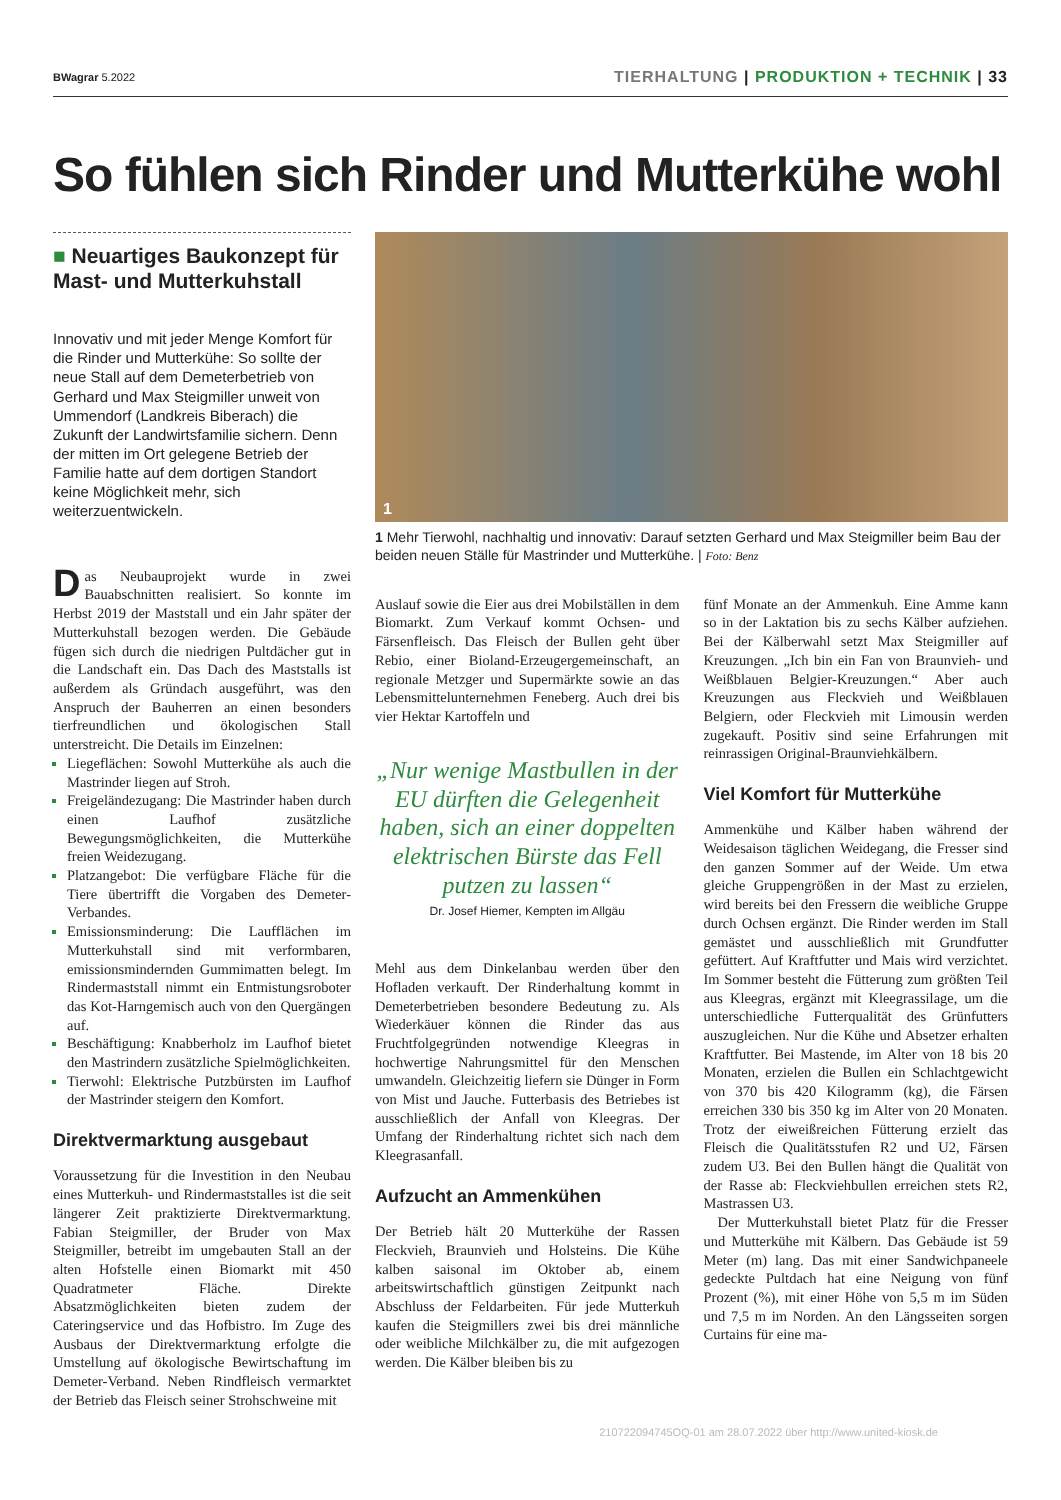BWagrar 5.2022
TIERHALTUNG | PRODUKTION + TECHNIK | 33
So fühlen sich Rinder und Mutterkühe wohl
■ Neuartiges Baukonzept für Mast- und Mutterkuhstall
Innovativ und mit jeder Menge Komfort für die Rinder und Mutterkühe: So sollte der neue Stall auf dem Demeterbetrieb von Gerhard und Max Steigmiller unweit von Ummendorf (Landkreis Biberach) die Zukunft der Landwirtsfamilie sichern. Denn der mitten im Ort gelegene Betrieb der Familie hatte auf dem dortigen Standort keine Möglichkeit mehr, sich weiterzuentwickeln.
1
1 Mehr Tierwohl, nachhaltig und innovativ: Darauf setzten Gerhard und Max Steigmiller beim Bau der beiden neuen Ställe für Mastrinder und Mutterkühe. | Foto: Benz
Das Neubauprojekt wurde in zwei Bauabschnitten realisiert. So konnte im Herbst 2019 der Maststall und ein Jahr später der Mutterkuhstall bezogen werden. Die Gebäude fügen sich durch die niedrigen Pultdächer gut in die Landschaft ein. Das Dach des Maststalls ist außerdem als Gründach ausgeführt, was den Anspruch der Bauherren an einen besonders tierfreundlichen und ökologischen Stall unterstreicht. Die Details im Einzelnen:
Liegeflächen: Sowohl Mutterkühe als auch die Mastrinder liegen auf Stroh.
Freigeländezugang: Die Mastrinder haben durch einen Laufhof zusätzliche Bewegungsmöglichkeiten, die Mutterkühe freien Weidezugang.
Platzangebot: Die verfügbare Fläche für die Tiere übertrifft die Vorgaben des Demeter-Verbandes.
Emissionsminderung: Die Laufflächen im Mutterkuhstall sind mit verformbaren, emissionsmindernden Gummimatten belegt. Im Rindermaststall nimmt ein Entmistungsroboter das Kot-Harngemisch auch von den Quergängen auf.
Beschäftigung: Knabberholz im Laufhof bietet den Mastrindern zusätzliche Spielmöglichkeiten.
Tierwohl: Elektrische Putzbürsten im Laufhof der Mastrinder steigern den Komfort.
Direktvermarktung ausgebaut
Voraussetzung für die Investition in den Neubau eines Mutterkuh- und Rindermaststalles ist die seit längerer Zeit praktizierte Direktvermarktung. Fabian Steigmiller, der Bruder von Max Steigmiller, betreibt im umgebauten Stall an der alten Hofstelle einen Biomarkt mit 450 Quadratmeter Fläche. Direkte Absatzmöglichkeiten bieten zudem der Cateringservice und das Hofbistro. Im Zuge des Ausbaus der Direktvermarktung erfolgte die Umstellung auf ökologische Bewirtschaftung im Demeter-Verband. Neben Rindfleisch vermarktet der Betrieb das Fleisch seiner Strohschweine mit
Auslauf sowie die Eier aus drei Mobilställen in dem Biomarkt. Zum Verkauf kommt Ochsen- und Färsenfleisch. Das Fleisch der Bullen geht über Rebio, einer Bioland-Erzeugergemeinschaft, an regionale Metzger und Supermärkte sowie an das Lebensmittelunternehmen Feneberg. Auch drei bis vier Hektar Kartoffeln und
„Nur wenige Mastbullen in der EU dürften die Gelegenheit haben, sich an einer doppelten elektrischen Bürste das Fell putzen zu lassen“
Dr. Josef Hiemer, Kempten im Allgäu
Mehl aus dem Dinkelanbau werden über den Hofladen verkauft. Der Rinderhaltung kommt in Demeterbetrieben besondere Bedeutung zu. Als Wiederkäuer können die Rinder das aus Fruchtfolgegründen notwendige Kleegras in hochwertige Nahrungsmittel für den Menschen umwandeln. Gleichzeitig liefern sie Dünger in Form von Mist und Jauche. Futterbasis des Betriebes ist ausschließlich der Anfall von Kleegras. Der Umfang der Rinderhaltung richtet sich nach dem Kleegrasanfall.
Aufzucht an Ammenkühen
Der Betrieb hält 20 Mutterkühe der Rassen Fleckvieh, Braunvieh und Holsteins. Die Kühe kalben saisonal im Oktober ab, einem arbeitswirtschaftlich günstigen Zeitpunkt nach Abschluss der Feldarbeiten. Für jede Mutterkuh kaufen die Steigmillers zwei bis drei männliche oder weibliche Milchkälber zu, die mit aufgezogen werden. Die Kälber bleiben bis zu
fünf Monate an der Ammenkuh. Eine Amme kann so in der Laktation bis zu sechs Kälber aufziehen. Bei der Kälberwahl setzt Max Steigmiller auf Kreuzungen. „Ich bin ein Fan von Braunvieh- und Weißblauen Belgier-Kreuzungen.“ Aber auch Kreuzungen aus Fleckvieh und Weißblauen Belgiern, oder Fleckvieh mit Limousin werden zugekauft. Positiv sind seine Erfahrungen mit reinrassigen Original-Braunviehkälbern.
Viel Komfort für Mutterkühe
Ammenkühe und Kälber haben während der Weidesaison täglichen Weidegang, die Fresser sind den ganzen Sommer auf der Weide. Um etwa gleiche Gruppengrößen in der Mast zu erzielen, wird bereits bei den Fressern die weibliche Gruppe durch Ochsen ergänzt. Die Rinder werden im Stall gemästet und ausschließlich mit Grundfutter gefüttert. Auf Kraftfutter und Mais wird verzichtet. Im Sommer besteht die Fütterung zum größten Teil aus Kleegras, ergänzt mit Kleegrassilage, um die unterschiedliche Futterqualität des Grünfutters auszugleichen. Nur die Kühe und Absetzer erhalten Kraftfutter. Bei Mastende, im Alter von 18 bis 20 Monaten, erzielen die Bullen ein Schlachtgewicht von 370 bis 420 Kilogramm (kg), die Färsen erreichen 330 bis 350 kg im Alter von 20 Monaten. Trotz der eiweißreichen Fütterung erzielt das Fleisch die Qualitätsstufen R2 und U2, Färsen zudem U3. Bei den Bullen hängt die Qualität von der Rasse ab: Fleckviehbullen erreichen stets R2, Mastrassen U3.
Der Mutterkuhstall bietet Platz für die Fresser und Mutterkühe mit Kälbern. Das Gebäude ist 59 Meter (m) lang. Das mit einer Sandwichpaneele gedeckte Pultdach hat eine Neigung von fünf Prozent (%), mit einer Höhe von 5,5 m im Süden und 7,5 m im Norden. An den Längsseiten sorgen Curtains für eine ma-
210722094745OQ-01 am 28.07.2022 über http://www.united-kiosk.de